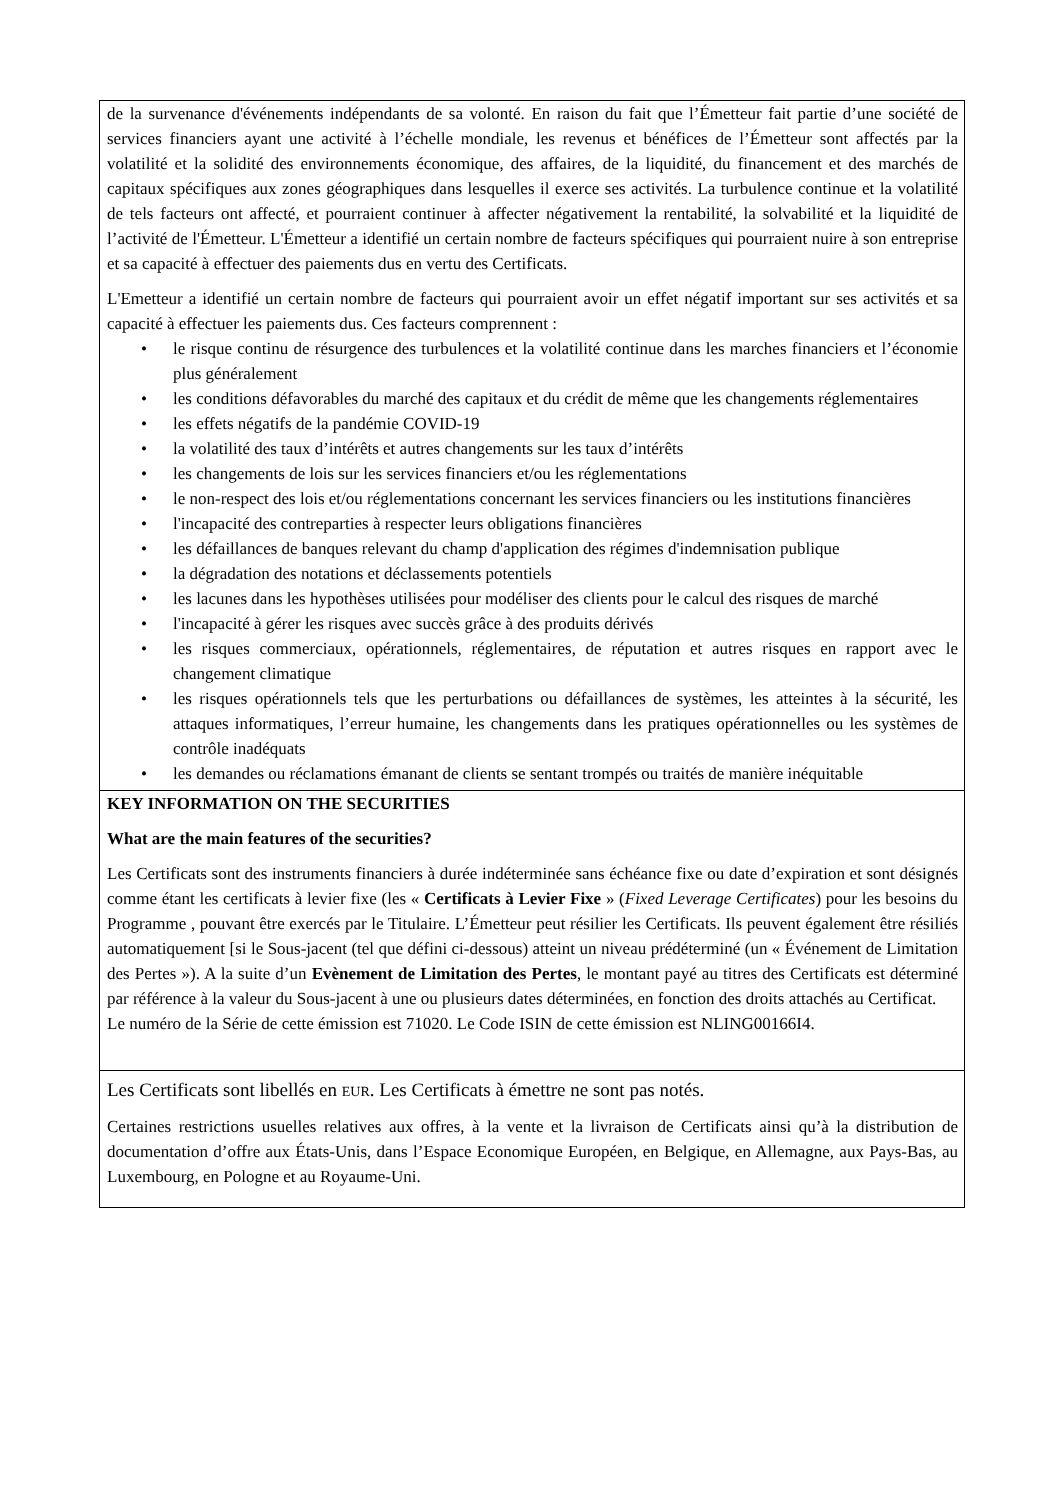| de la survenance d'événements indépendants de sa volonté. En raison du fait que l’Émetteur fait partie d’une société de services financiers ayant une activité à l’échelle mondiale, les revenus et bénéfices de l’Émetteur sont affectés par la volatilité et la solidité des environnements économique, des affaires, de la liquidité, du financement et des marchés de capitaux spécifiques aux zones géographiques dans lesquelles il exerce ses activités. La turbulence continue et la volatilité de tels facteurs ont affecté, et pourraient continuer à affecter négativement la rentabilité, la solvabilité et la liquidité de l’activité de l'Émetteur. L'Émetteur a identifié un certain nombre de facteurs spécifiques qui pourraient nuire à son entreprise et sa capacité à effectuer des paiements dus en vertu des Certificats. L'Emetteur a identifié un certain nombre de facteurs qui pourraient avoir un effet négatif important sur ses activités et sa capacité à effectuer les paiements dus. Ces facteurs comprennent : • le risque continu de résurgence des turbulences et la volatilité continue dans les marches financiers et l’économie plus généralement • les conditions défavorables du marché des capitaux et du crédit de même que les changements réglementaires • les effets négatifs de la pandémie COVID-19 • la volatilité des taux d’intérêts et autres changements sur les taux d’intérêts • les changements de lois sur les services financiers et/ou les réglementations • le non-respect des lois et/ou réglementations concernant les services financiers ou les institutions financières • l'incapacité des contreparties à respecter leurs obligations financières • les défaillances de banques relevant du champ d'application des régimes d'indemnisation publique • la dégradation des notations et déclassements potentiels • les lacunes dans les hypothèses utilisées pour modéliser des clients pour le calcul des risques de marché • l'incapacité à gérer les risques avec succès grâce à des produits dérivés • les risques commerciaux, opérationnels, réglementaires, de réputation et autres risques en rapport avec le changement climatique • les risques opérationnels tels que les perturbations ou défaillances de systèmes, les atteintes à la sécurité, les attaques informatiques, l’erreur humaine, les changements dans les pratiques opérationnelles ou les systèmes de contrôle inadéquats • les demandes ou réclamations émanant de clients se sentant trompés ou traités de manière inéquitable |
| KEY INFORMATION ON THE SECURITIES What are the main features of the securities? Les Certificats sont des instruments financiers à durée indéterminée sans échéance fixe ou date d’expiration et sont désignés comme étant les certificats à levier fixe (les « Certificats à Levier Fixe » ( Fixed Leverage Certificates ) pour les besoins du Programme , pouvant être exercés par le Titulaire. L’Émetteur peut résilier les Certificats. Ils peuvent également être résiliés automatiquement [si le Sous-jacent (tel que défini ci-dessous) atteint un niveau prédéterminé (un « Événement de Limitation des Pertes »). A la suite d’un Evènement de Limitation des Pertes , le montant payé au titres des Certificats est déterminé par référence à la valeur du Sous-jacent à une ou plusieurs dates déterminées, en fonction des droits attachés au Certificat. Le numéro de la Série de cette émission est 71020. Le Code ISIN de cette émission est NLING00166I4. |
| Les Certificats sont libellés en EUR . Les Certificats à émettre ne sont pas notés. Certaines restrictions usuelles relatives aux offres, à la vente et la livraison de Certificats ainsi qu’à la distribution de documentation d’offre aux États-Unis, dans l’Espace Economique Européen, en Belgique, en Allemagne, aux Pays-Bas, au Luxembourg, en Pologne et au Royaume-Uni. |